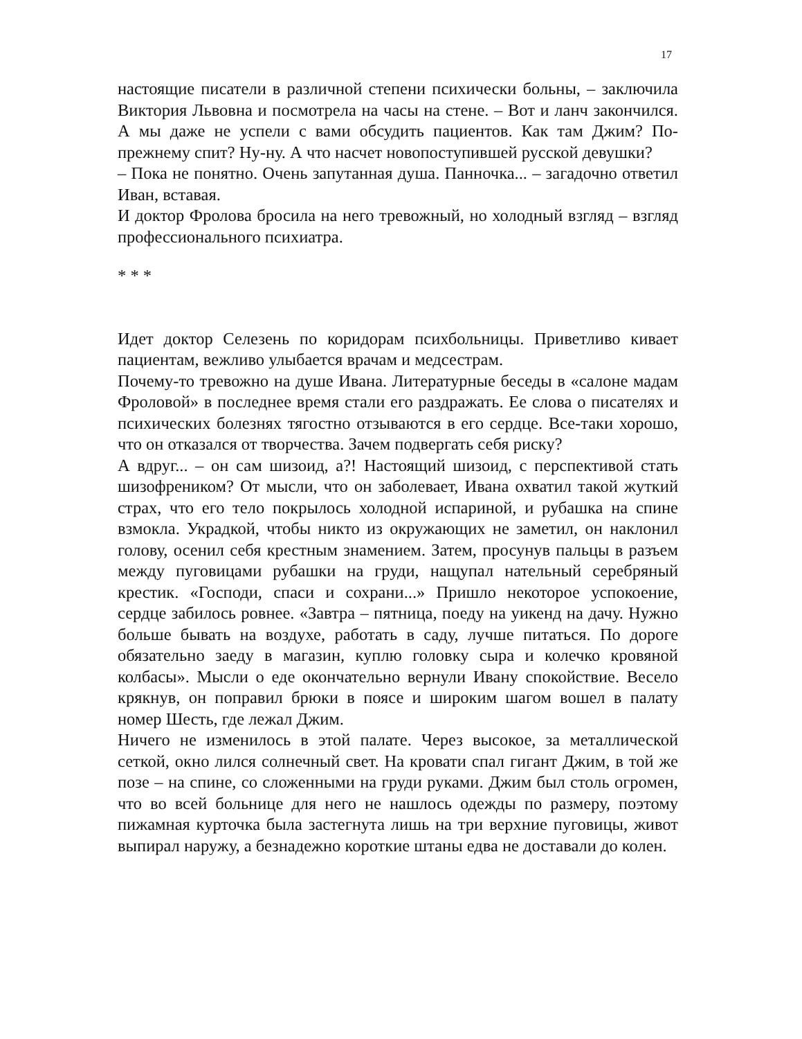17
настоящие писатели в различной степени психически больны, – заключила Виктория Львовна и посмотрела на часы на стене. – Вот и ланч закончился. А мы даже не успели с вами обсудить пациентов. Как там Джим? По-прежнему спит? Ну-ну. А что насчет новопоступившей русской девушки?
– Пока не понятно. Очень запутанная душа. Панночка... – загадочно ответил Иван, вставая.
И доктор Фролова бросила на него тревожный, но холодный взгляд – взгляд профессионального психиатра.
* * *
Идет доктор Селезень по коридорам психбольницы. Приветливо кивает пациентам, вежливо улыбается врачам и медсестрам.
Почему-то тревожно на душе Ивана. Литературные беседы в «салоне мадам Фроловой» в последнее время стали его раздражать. Ее слова о писателях и психических болезнях тягостно отзываются в его сердце. Все-таки хорошо, что он отказался от творчества. Зачем подвергать себя риску?
А вдруг... – он сам шизоид, а?! Настоящий шизоид, с перспективой стать шизофреником? От мысли, что он заболевает, Ивана охватил такой жуткий страх, что его тело покрылось холодной испариной, и рубашка на спине взмокла. Украдкой, чтобы никто из окружающих не заметил, он наклонил голову, осенил себя крестным знамением. Затем, просунув пальцы в разъем между пуговицами рубашки на груди, нащупал нательный серебряный крестик. «Господи, спаси и сохрани...» Пришло некоторое успокоение, сердце забилось ровнее. «Завтра – пятница, поеду на уикенд на дачу. Нужно больше бывать на воздухе, работать в саду, лучше питаться. По дороге обязательно заеду в магазин, куплю головку сыра и колечко кровяной колбасы». Мысли о еде окончательно вернули Ивану спокойствие. Весело крякнув, он поправил брюки в поясе и широким шагом вошел в палату номер Шесть, где лежал Джим.
Ничего не изменилось в этой палате. Через высокое, за металлической сеткой, окно лился солнечный свет. На кровати спал гигант Джим, в той же позе – на спине, со сложенными на груди руками. Джим был столь огромен, что во всей больнице для него не нашлось одежды по размеру, поэтому пижамная курточка была застегнута лишь на три верхние пуговицы, живот выпирал наружу, а безнадежно короткие штаны едва не доставали до колен.